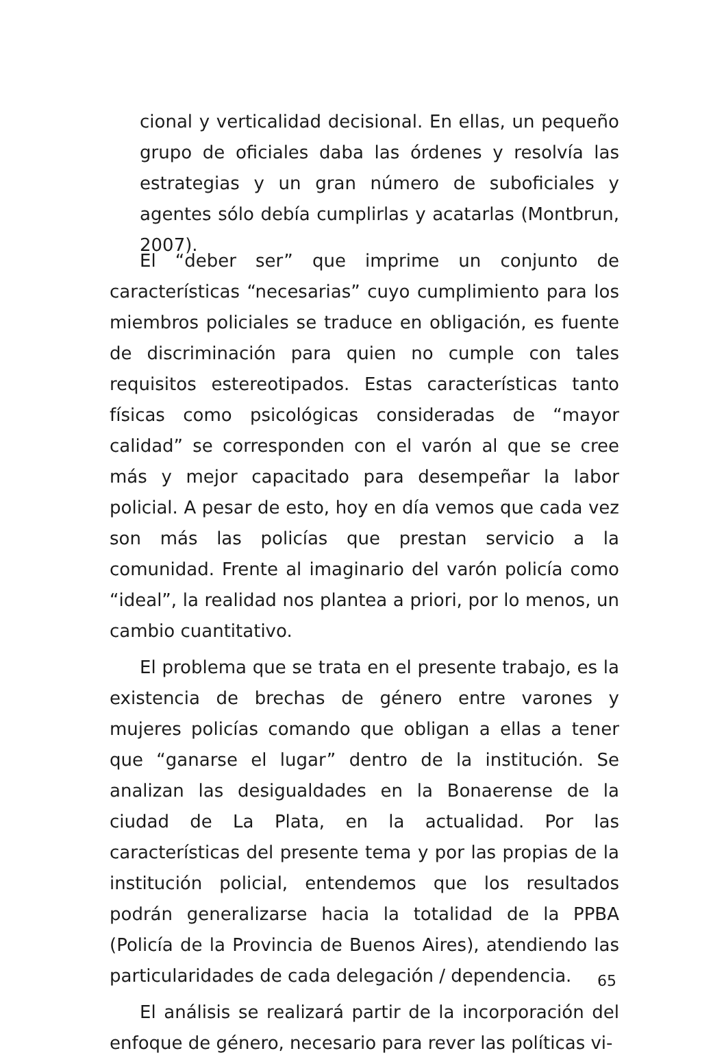cional y verticalidad decisional. En ellas, un pequeño grupo de oficiales daba las órdenes y resolvía las estrategias y un gran número de suboficiales y agentes sólo debía cumplirlas y acatarlas (Montbrun, 2007).
El “deber ser” que imprime un conjunto de características “necesarias” cuyo cumplimiento para los miembros policiales se traduce en obligación, es fuente de discriminación para quien no cumple con tales requisitos estereotipados. Estas características tanto físicas como psicológicas consideradas de “mayor calidad” se corresponden con el varón al que se cree más y mejor capacitado para desempeñar la labor policial. A pesar de esto, hoy en día vemos que cada vez son más las policías que prestan servicio a la comunidad. Frente al imaginario del varón policía como “ideal”, la realidad nos plantea a priori, por lo menos, un cambio cuantitativo.
El problema que se trata en el presente trabajo, es la existencia de brechas de género entre varones y mujeres policías comando que obligan a ellas a tener que “ganarse el lugar” dentro de la institución. Se analizan las desigualdades en la Bonaerense de la ciudad de La Plata, en la actualidad. Por las características del presente tema y por las propias de la institución policial, entendemos que los resultados podrán generalizarse hacia la totalidad de la PPBA (Policía de la Provincia de Buenos Aires), atendiendo las particularidades de cada delegación / dependencia.
El análisis se realizará partir de la incorporación del enfoque de género, necesario para rever las políticas vi-
65